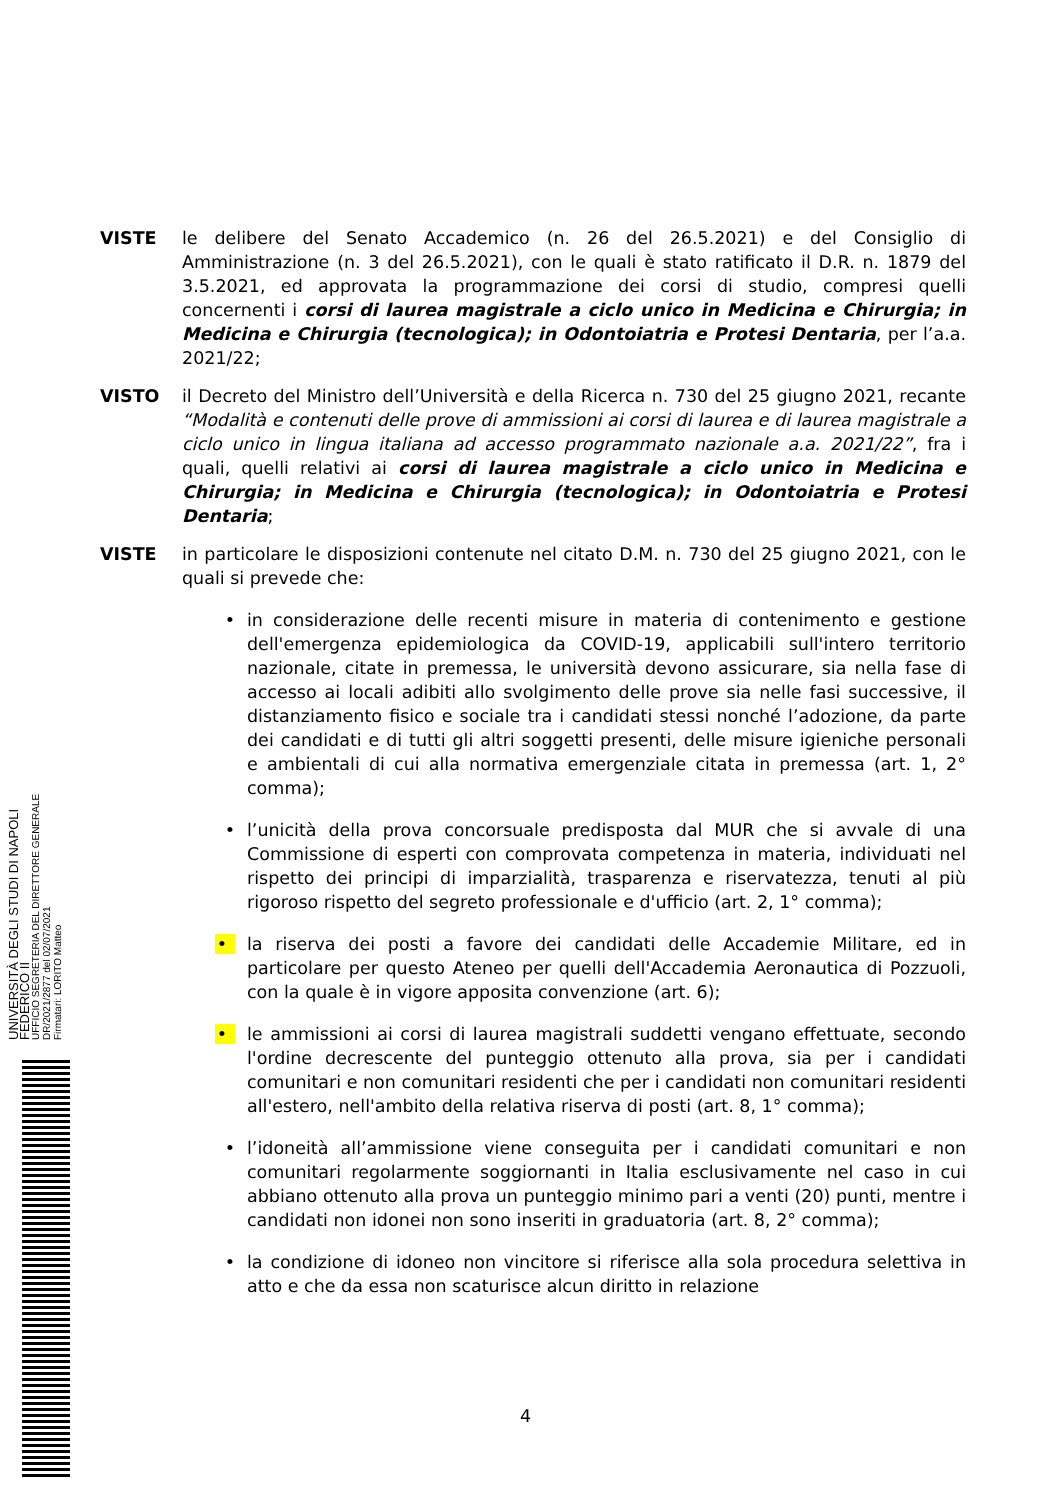VISTE le delibere del Senato Accademico (n. 26 del 26.5.2021) e del Consiglio di Amministrazione (n. 3 del 26.5.2021), con le quali è stato ratificato il D.R. n. 1879 del 3.5.2021, ed approvata la programmazione dei corsi di studio, compresi quelli concernenti i corsi di laurea magistrale a ciclo unico in Medicina e Chirurgia; in Medicina e Chirurgia (tecnologica); in Odontoiatria e Protesi Dentaria, per l’a.a. 2021/22;
VISTO il Decreto del Ministro dell’Università e della Ricerca n. 730 del 25 giugno 2021, recante “Modalità e contenuti delle prove di ammissioni ai corsi di laurea e di laurea magistrale a ciclo unico in lingua italiana ad accesso programmato nazionale a.a. 2021/22”, fra i quali, quelli relativi ai corsi di laurea magistrale a ciclo unico in Medicina e Chirurgia; in Medicina e Chirurgia (tecnologica); in Odontoiatria e Protesi Dentaria;
VISTE in particolare le disposizioni contenute nel citato D.M. n. 730 del 25 giugno 2021, con le quali si prevede che:
• in considerazione delle recenti misure in materia di contenimento e gestione dell'emergenza epidemiologica da COVID-19, applicabili sull'intero territorio nazionale, citate in premessa, le università devono assicurare, sia nella fase di accesso ai locali adibiti allo svolgimento delle prove sia nelle fasi successive, il distanziamento fisico e sociale tra i candidati stessi nonché l’adozione, da parte dei candidati e di tutti gli altri soggetti presenti, delle misure igieniche personali e ambientali di cui alla normativa emergenziale citata in premessa (art. 1, 2° comma);
• l’unicità della prova concorsuale predisposta dal MUR che si avvale di una Commissione di esperti con comprovata competenza in materia, individuati nel rispetto dei principi di imparzialità, trasparenza e riservatezza, tenuti al più rigoroso rispetto del segreto professionale e d'ufficio (art. 2, 1° comma);
• la riserva dei posti a favore dei candidati delle Accademie Militare, ed in particolare per questo Ateneo per quelli dell'Accademia Aeronautica di Pozzuoli, con la quale è in vigore apposita convenzione (art. 6);
• le ammissioni ai corsi di laurea magistrali suddetti vengano effettuate, secondo l'ordine decrescente del punteggio ottenuto alla prova, sia per i candidati comunitari e non comunitari residenti che per i candidati non comunitari residenti all'estero, nell'ambito della relativa riserva di posti (art. 8, 1° comma);
• l’idoneità all’ammissione viene conseguita per i candidati comunitari e non comunitari regolarmente soggiornanti in Italia esclusivamente nel caso in cui abbiano ottenuto alla prova un punteggio minimo pari a venti (20) punti, mentre i candidati non idonei non sono inseriti in graduatoria (art. 8, 2° comma);
• la condizione di idoneo non vincitore si riferisce alla sola procedura selettiva in atto e che da essa non scaturisce alcun diritto in relazione
UNIVERSITÀ DEGLI STUDI DI NAPOLI FEDERICO II
UFFICIO SEGRETERIA DEL DIRETTORE GENERALE
DR/2021/2877 del 02/07/2021
Firmatari: LORITO Matteo
4